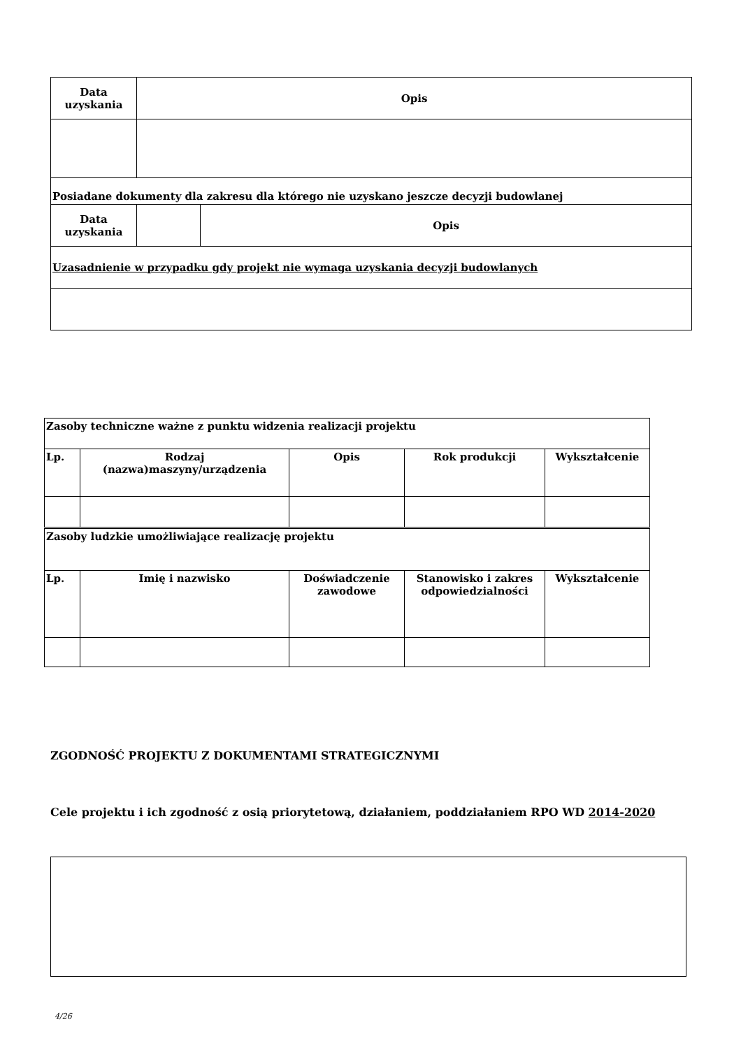| Data uzyskania | Opis | |
| --- | --- | --- |
| Posiadane dokumenty dla zakresu dla którego nie uzyskano jeszcze decyzji budowlanej | | |
| Data uzyskania | | Opis |
| Uzasadnienie w przypadku gdy projekt nie wymaga uzyskania decyzji budowlanych | | |
| Zasoby techniczne ważne z punktu widzenia realizacji projektu | | | | |
| Lp. | Rodzaj (nazwa)maszyny/urządzenia | Opis | Rok produkcji | Wykształcenie |
| Zasoby ludzkie umożliwiające realizację projektu | | | | |
| Lp. | Imię i nazwisko | Doświadczenie zawodowe | Stanowisko i zakres odpowiedzialności | Wykształcenie |
ZGODNOŚĆ PROJEKTU Z DOKUMENTAMI STRATEGICZNYMI
Cele projektu i ich zgodność z osią priorytetową, działaniem, poddziałaniem RPO WD 2014-2020
4/26